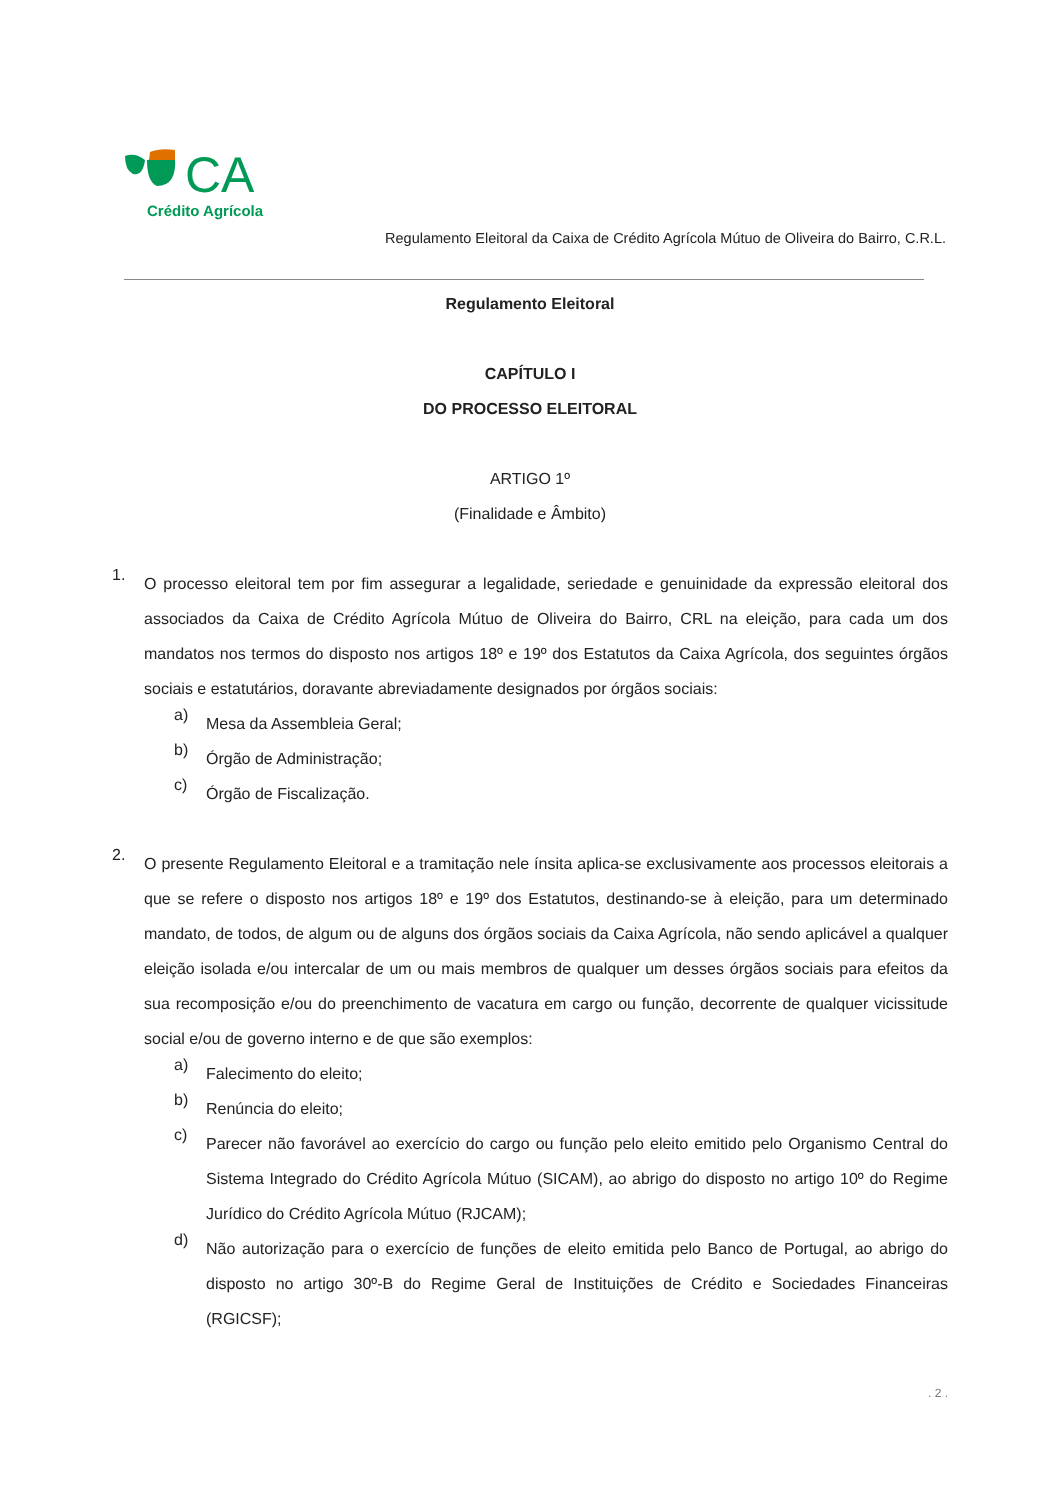CA
Crédito Agrícola
Regulamento Eleitoral da Caixa de Crédito Agrícola Mútuo de Oliveira do Bairro, C.R.L.
Regulamento Eleitoral
CAPÍTULO I
DO PROCESSO ELEITORAL
ARTIGO 1º
(Finalidade e Âmbito)
1.
O processo eleitoral tem por fim assegurar a legalidade, seriedade e genuinidade da expressão eleitoral dos associados da Caixa de Crédito Agrícola Mútuo de Oliveira do Bairro, CRL na eleição, para cada um dos mandatos nos termos do disposto nos artigos 18º e 19º dos Estatutos da Caixa Agrícola, dos seguintes órgãos sociais e estatutários, doravante abreviadamente designados por órgãos sociais:
a)
Mesa da Assembleia Geral;
b)
Órgão de Administração;
c)
Órgão de Fiscalização.
2.
O presente Regulamento Eleitoral e a tramitação nele ínsita aplica-se exclusivamente aos processos eleitorais a que se refere o disposto nos artigos 18º e 19º dos Estatutos, destinando-se à eleição, para um determinado mandato, de todos, de algum ou de alguns dos órgãos sociais da Caixa Agrícola, não sendo aplicável a qualquer eleição isolada e/ou intercalar de um ou mais membros de qualquer um desses órgãos sociais para efeitos da sua recomposição e/ou do preenchimento de vacatura em cargo ou função, decorrente de qualquer vicissitude social e/ou de governo interno e de que são exemplos:
a)
Falecimento do eleito;
b)
Renúncia do eleito;
c)
Parecer não favorável ao exercício do cargo ou função pelo eleito emitido pelo Organismo Central do Sistema Integrado do Crédito Agrícola Mútuo (SICAM), ao abrigo do disposto no artigo 10º do Regime Jurídico do Crédito Agrícola Mútuo (RJCAM);
d)
Não autorização para o exercício de funções de eleito emitida pelo Banco de Portugal, ao abrigo do disposto no artigo 30º-B do Regime Geral de Instituições de Crédito e Sociedades Financeiras (RGICSF);
. 2 .